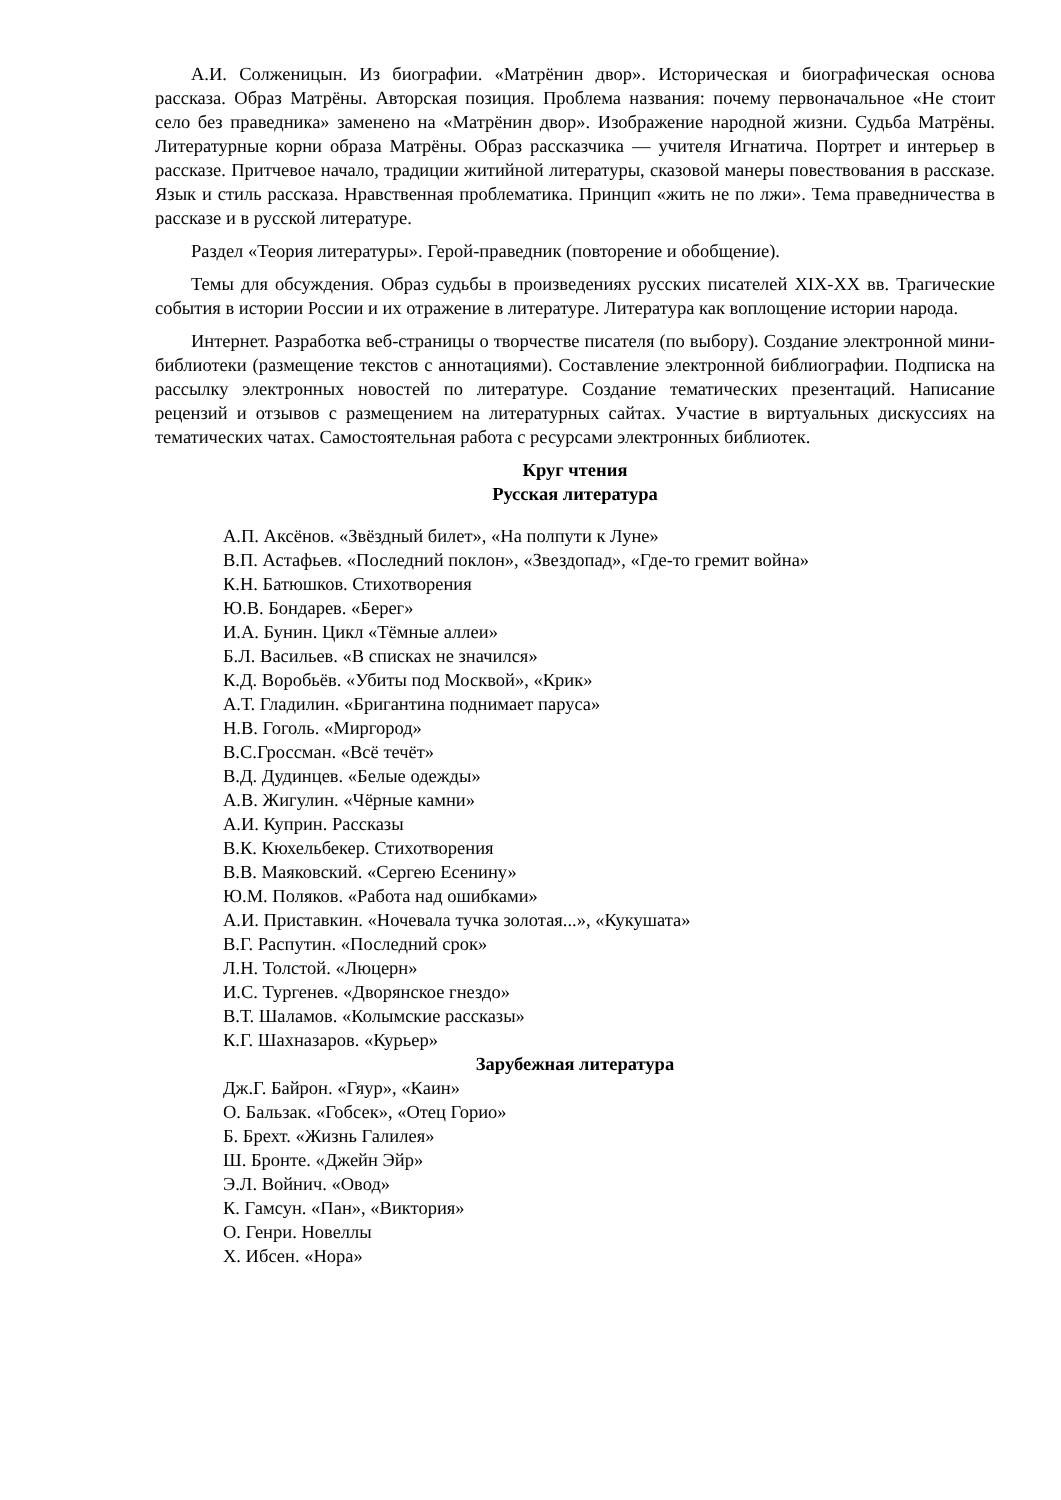А.И. Солженицын. Из биографии. «Матрёнин двор». Историческая и биографическая основа рассказа. Образ Матрёны. Авторская позиция. Проблема названия: почему первоначальное «Не стоит село без праведника» заменено на «Матрёнин двор». Изображение народной жизни. Судьба Матрёны. Литературные корни образа Матрёны. Образ рассказчика — учителя Игнатича. Портрет и интерьер в рассказе. Притчевое начало, традиции житийной литературы, сказовой манеры повествования в рассказе. Язык и стиль рассказа. Нравственная проблематика. Принцип «жить не по лжи». Тема праведничества в рассказе и в русской литературе.
Раздел «Теория литературы». Герой-праведник (повторение и обобщение).
Темы для обсуждения. Образ судьбы в произведениях русских писателей XIX-XX вв. Трагические события в истории России и их отражение в литературе. Литература как воплощение истории народа.
Интернет. Разработка веб-страницы о творчестве писателя (по выбору). Создание электронной мини-библиотеки (размещение текстов с аннотациями). Составление электронной библиографии. Подписка на рассылку электронных новостей по литературе. Создание тематических презентаций. Написание рецензий и отзывов с размещением на литературных сайтах. Участие в виртуальных дискуссиях на тематических чатах. Самостоятельная работа с ресурсами электронных библиотек.
Круг чтения
Русская литература
А.П. Аксёнов. «Звёздный билет», «На полпути к Луне»
В.П. Астафьев. «Последний поклон», «Звездопад», «Где-то гремит война»
К.Н. Батюшков. Стихотворения
Ю.В. Бондарев. «Берег»
И.А. Бунин. Цикл «Тёмные аллеи»
Б.Л. Васильев. «В списках не значился»
К.Д. Воробьёв. «Убиты под Москвой», «Крик»
А.Т. Гладилин. «Бригантина поднимает паруса»
Н.В. Гоголь. «Миргород»
В.С.Гроссман. «Всё течёт»
В.Д. Дудинцев. «Белые одежды»
А.В. Жигулин. «Чёрные камни»
А.И. Куприн. Рассказы
В.К. Кюхельбекер. Стихотворения
В.В. Маяковский. «Сергею Есенину»
Ю.М. Поляков. «Работа над ошибками»
А.И. Приставкин. «Ночевала тучка золотая...», «Кукушата»
В.Г. Распутин. «Последний срок»
Л.Н. Толстой. «Люцерн»
И.С. Тургенев. «Дворянское гнездо»
В.Т. Шаламов. «Колымские рассказы»
К.Г. Шахназаров. «Курьер»
Зарубежная литература
Дж.Г. Байрон. «Гяур», «Каин»
О. Бальзак. «Гобсек», «Отец Горио»
Б. Брехт. «Жизнь Галилея»
Ш. Бронте. «Джейн Эйр»
Э.Л. Войнич. «Овод»
К. Гамсун. «Пан», «Виктория»
О. Генри. Новеллы
Х. Ибсен. «Нора»